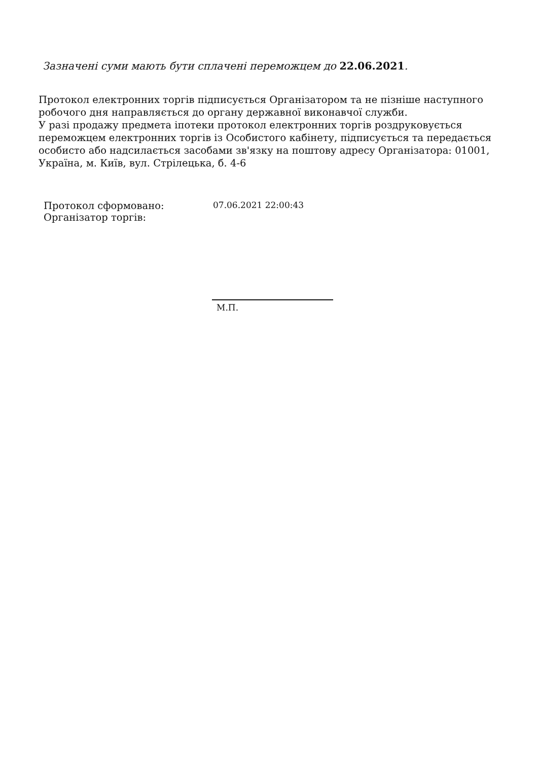Зазначені суми мають бути сплачені переможцем до 22.06.2021.
Протокол електронних торгів підписується Організатором та не пізніше наступного робочого дня направляється до органу державної виконавчої служби.
У разі продажу предмета іпотеки протокол електронних торгів роздруковується переможцем електронних торгів із Особистого кабінету, підписується та передається особисто або надсилається засобами зв'язку на поштову адресу Організатора: 01001, Україна, м. Київ, вул. Стрілецька, б. 4-6
Протокол сформовано: 07.06.2021 22:00:43
Організатор торгів:
М.П.